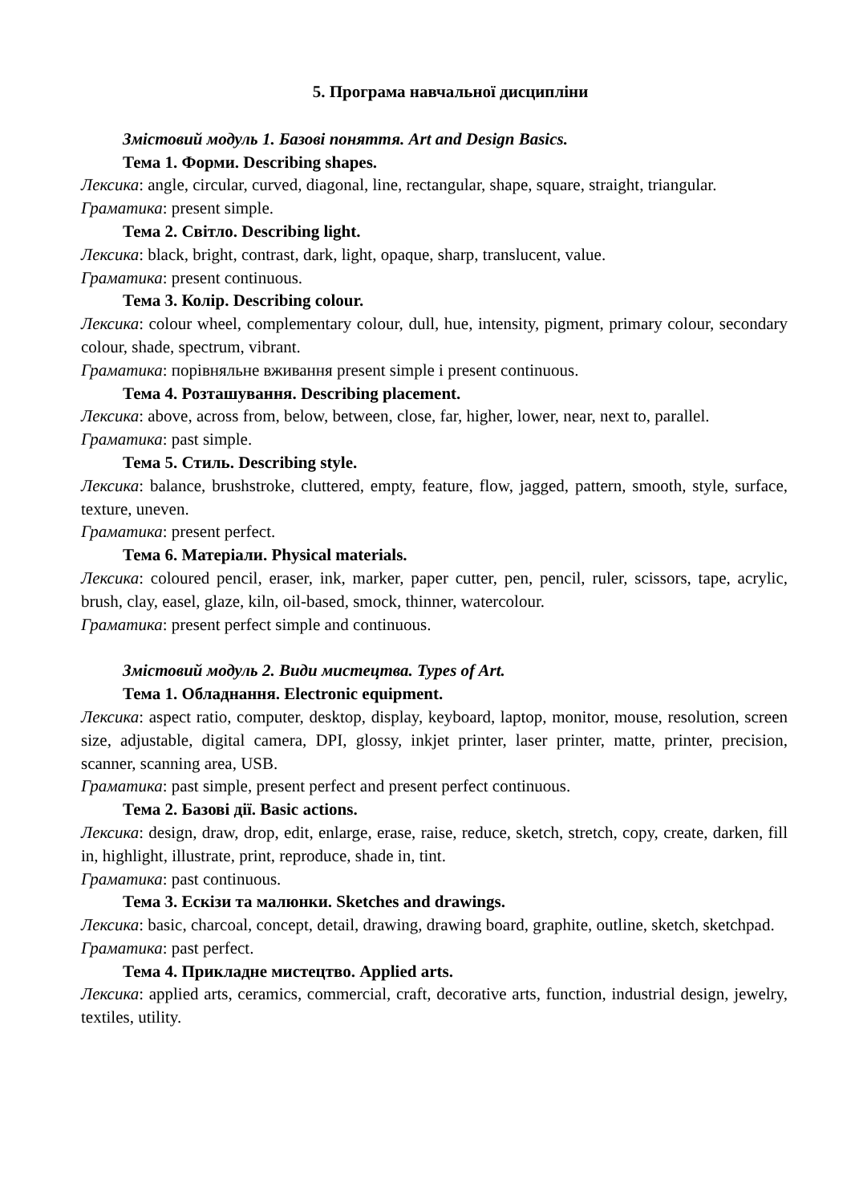5. Програма навчальної дисципліни
Змістовий модуль 1. Базові поняття. Art and Design Basics.
Тема 1. Форми. Describing shapes.
Лексика: angle, circular, curved, diagonal, line, rectangular, shape, square, straight, triangular.
Граматика: present simple.
Тема 2. Світло. Describing light.
Лексика: black, bright, contrast, dark, light, opaque, sharp, translucent, value.
Граматика: present continuous.
Тема 3. Колір. Describing colour.
Лексика: colour wheel, complementary colour, dull, hue, intensity, pigment, primary colour, secondary colour, shade, spectrum, vibrant.
Граматика: порівняльне вживання present simple і present continuous.
Тема 4. Розташування. Describing placement.
Лексика: above, across from, below, between, close, far, higher, lower, near, next to, parallel.
Граматика: past simple.
Тема 5. Стиль. Describing style.
Лексика: balance, brushstroke, cluttered, empty, feature, flow, jagged, pattern, smooth, style, surface, texture, uneven.
Граматика: present perfect.
Тема 6. Матеріали. Physical materials.
Лексика: coloured pencil, eraser, ink, marker, paper cutter, pen, pencil, ruler, scissors, tape, acrylic, brush, clay, easel, glaze, kiln, oil-based, smock, thinner, watercolour.
Граматика: present perfect simple and continuous.
Змістовий модуль 2. Види мистецтва. Types of Art.
Тема 1. Обладнання. Electronic equipment.
Лексика: aspect ratio, computer, desktop, display, keyboard, laptop, monitor, mouse, resolution, screen size, adjustable, digital camera, DPI, glossy, inkjet printer, laser printer, matte, printer, precision, scanner, scanning area, USB.
Граматика: past simple, present perfect and present perfect continuous.
Тема 2. Базові дії. Basic actions.
Лексика: design, draw, drop, edit, enlarge, erase, raise, reduce, sketch, stretch, copy, create, darken, fill in, highlight, illustrate, print, reproduce, shade in, tint.
Граматика: past continuous.
Тема 3. Ескізи та малюнки. Sketches and drawings.
Лексика: basic, charcoal, concept, detail, drawing, drawing board, graphite, outline, sketch, sketchpad.
Граматика: past perfect.
Тема 4. Прикладне мистецтво. Applied arts.
Лексика: applied arts, ceramics, commercial, craft, decorative arts, function, industrial design, jewelry, textiles, utility.